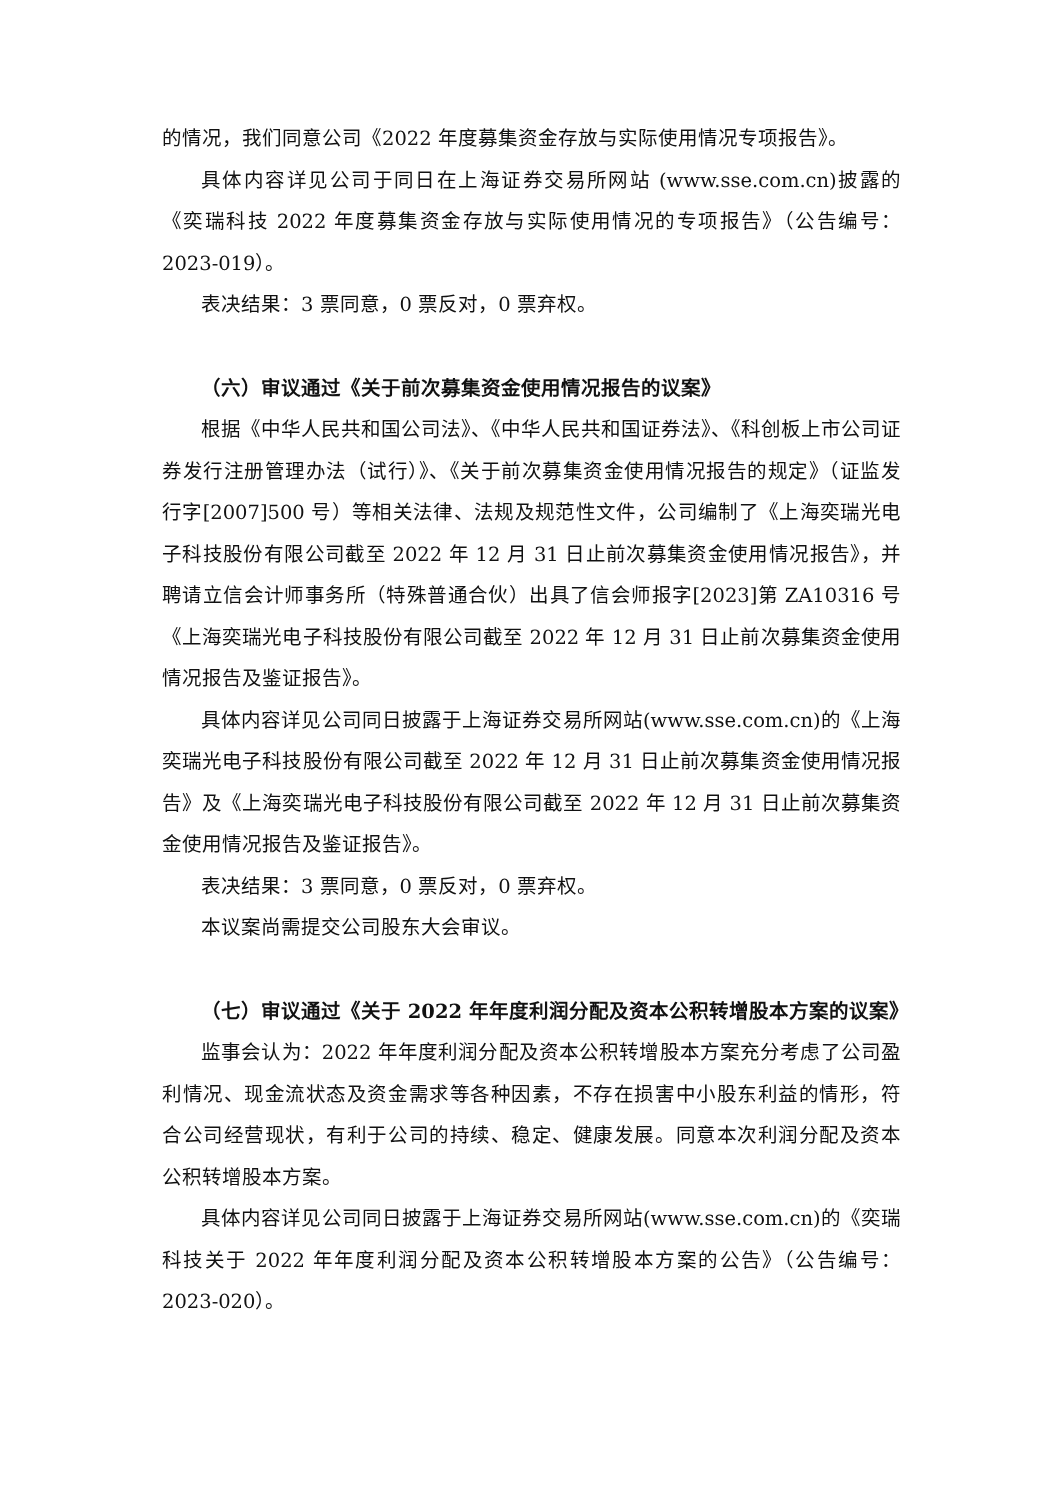的情况，我们同意公司《2022 年度募集资金存放与实际使用情况专项报告》。
具体内容详见公司于同日在上海证券交易所网站 (www.sse.com.cn)披露的《奕瑞科技 2022 年度募集资金存放与实际使用情况的专项报告》（公告编号：2023-019）。
表决结果：3 票同意，0 票反对，0 票弃权。
（六）审议通过《关于前次募集资金使用情况报告的议案》
根据《中华人民共和国公司法》、《中华人民共和国证券法》、《科创板上市公司证券发行注册管理办法（试行）》、《关于前次募集资金使用情况报告的规定》（证监发行字[2007]500 号）等相关法律、法规及规范性文件，公司编制了《上海奕瑞光电子科技股份有限公司截至 2022 年 12 月 31 日止前次募集资金使用情况报告》，并聘请立信会计师事务所（特殊普通合伙）出具了信会师报字[2023]第 ZA10316 号《上海奕瑞光电子科技股份有限公司截至 2022 年 12 月 31 日止前次募集资金使用情况报告及鉴证报告》。
具体内容详见公司同日披露于上海证券交易所网站(www.sse.com.cn)的《上海奕瑞光电子科技股份有限公司截至 2022 年 12 月 31 日止前次募集资金使用情况报告》及《上海奕瑞光电子科技股份有限公司截至 2022 年 12 月 31 日止前次募集资金使用情况报告及鉴证报告》。
表决结果：3 票同意，0 票反对，0 票弃权。
本议案尚需提交公司股东大会审议。
（七）审议通过《关于 2022 年年度利润分配及资本公积转增股本方案的议案》
监事会认为：2022 年年度利润分配及资本公积转增股本方案充分考虑了公司盈利情况、现金流状态及资金需求等各种因素，不存在损害中小股东利益的情形，符合公司经营现状，有利于公司的持续、稳定、健康发展。同意本次利润分配及资本公积转增股本方案。
具体内容详见公司同日披露于上海证券交易所网站(www.sse.com.cn)的《奕瑞科技关于 2022 年年度利润分配及资本公积转增股本方案的公告》（公告编号：2023-020）。